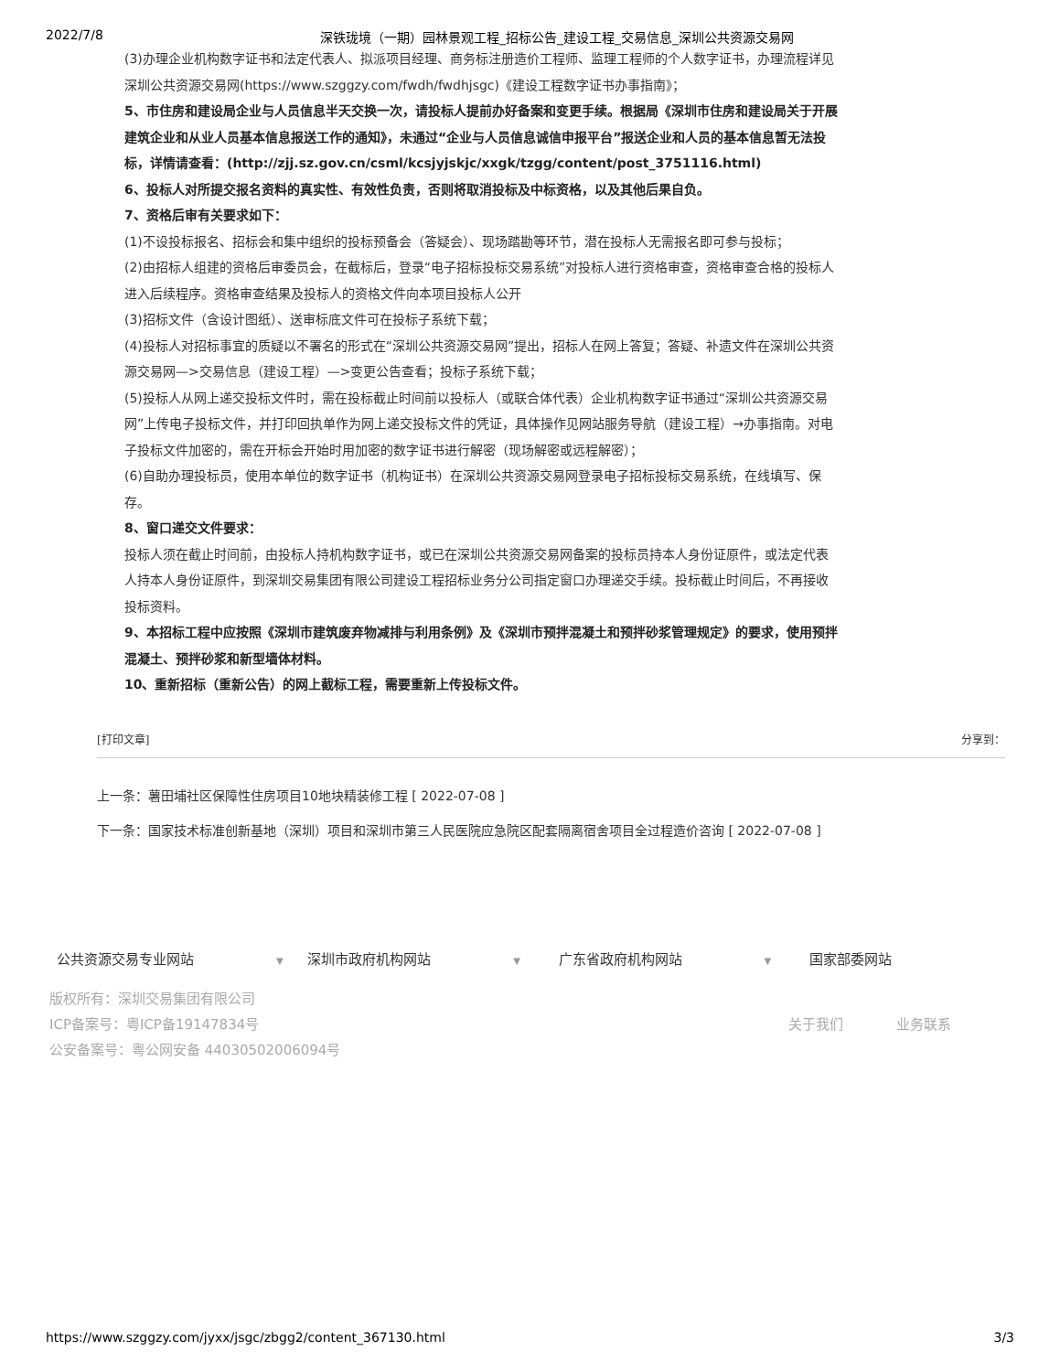2022/7/8 深铁珑境（一期）园林景观工程_招标公告_建设工程_交易信息_深圳公共资源交易网
(3)办理企业机构数字证书和法定代表人、拟派项目经理、商务标注册造价工程师、监理工程师的个人数字证书，办理流程详见深圳公共资源交易网(https://www.szggzy.com/fwdh/fwdhjsgc)《建设工程数字证书办事指南》；
5、市住房和建设局企业与人员信息半天交换一次，请投标人提前办好备案和变更手续。根据局《深圳市住房和建设局关于开展建筑企业和从业人员基本信息报送工作的通知》，未通过“企业与人员信息诚信申报平台”报送企业和人员的基本信息暂无法投标，详情请查看：(http://zjj.sz.gov.cn/csml/kcsjyjskjc/xxgk/tzgg/content/post_3751116.html)
6、投标人对所提交报名资料的真实性、有效性负责，否则将取消投标及中标资格，以及其他后果自负。
7、资格后审有关要求如下：
(1)不设投标报名、招标会和集中组织的投标预备会（答疑会）、现场踏勘等环节，潜在投标人无需报名即可参与投标；
(2)由招标人组建的资格后审委员会，在截标后，登录“电子招标投标交易系统”对投标人进行资格审查，资格审查合格的投标人进入后续程序。资格审查结果及投标人的资格文件向本项目投标人公开
(3)招标文件（含设计图纸）、送审标底文件可在投标子系统下载；
(4)投标人对招标事宜的质疑以不署名的形式在“深圳公共资源交易网”提出，招标人在网上答复；答疑、补遗文件在深圳公共资源交易网—>交易信息（建设工程）—>变更公告查看；投标子系统下载；
(5)投标人从网上递交投标文件时，需在投标截止时间前以投标人（或联合体代表）企业机构数字证书通过“深圳公共资源交易网”上传电子投标文件，并打印回执单作为网上递交投标文件的凭证，具体操作见网站服务导航（建设工程）→办事指南。对电子投标文件加密的，需在开标会开始时用加密的数字证书进行解密（现场解密或远程解密）；
(6)自助办理投标员，使用本单位的数字证书（机构证书）在深圳公共资源交易网登录电子招标投标交易系统，在线填写、保存。
8、窗口递交文件要求：
投标人须在截止时间前，由投标人持机构数字证书，或已在深圳公共资源交易网备案的投标员持本人身份证原件，或法定代表人持本人身份证原件，到深圳交易集团有限公司建设工程招标业务分公司指定窗口办理递交手续。投标截止时间后，不再接收投标资料。
9、本招标工程中应按照《深圳市建筑废弃物减排与利用条例》及《深圳市预拌混凝土和预拌砂浆管理规定》的要求，使用预拌混凝土、预拌砂浆和新型墙体材料。
10、重新招标（重新公告）的网上截标工程，需要重新上传投标文件。
[打印文章] 分享到：
上一条：薯田埔社区保障性住房项目10地块精装修工程 [ 2022-07-08 ]
下一条：国家技术标准创新基地（深圳）项目和深圳市第三人民医院应急院区配套隔离宿舍项目全过程造价咨询 [ 2022-07-08 ]
公共资源交易专业网站 ▼
深圳市政府机构网站 ▼
广东省政府机构网站 ▼
国家部委网站
版权所有：深圳交易集团有限公司
ICP备案号：粤ICP备19147834号
公安备案号：粤公网安备 44030502006094号
关于我们 业务联系
https://www.szggzy.com/jyxx/jsgc/zbgg2/content_367130.html 3/3